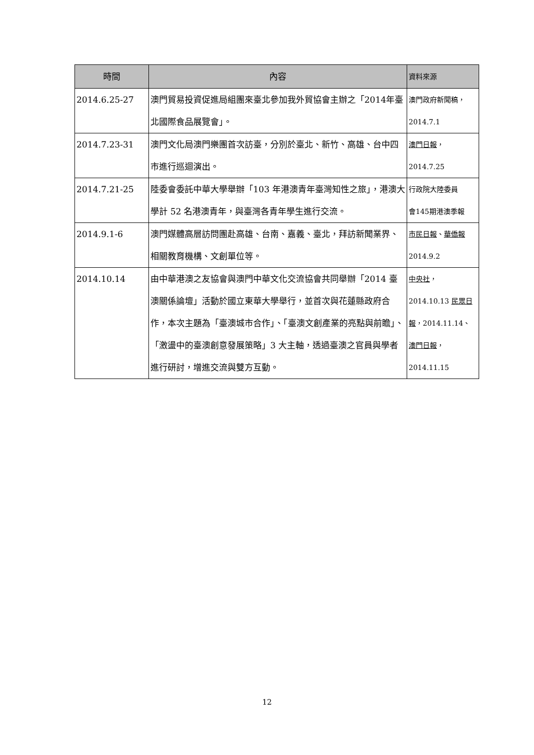| 時間 | 內容 | 資料來源 |
| --- | --- | --- |
| 2014.6.25-27 | 澳門貿易投資促進局組團來臺北參加我外貿協會主辦之「2014年臺北國際食品展覽會」。 | 澳門政府新聞稿， 2014.7.1 |
| 2014.7.23-31 | 澳門文化局澳門樂團首次訪臺，分別於臺北、新竹、高雄、台中四市進行巡迴演出。 | 澳門日報 ， 2014.7.25 |
| 2014.7.21-25 | 陸委會委託中華大學舉辦「103 年港澳青年臺灣知性之旅」，港澳大學計 52 名港澳青年，與臺灣各青年學生進行交流。 | 行政院大陸委員 會145期港澳季報 |
| 2014.9.1-6 | 澳門媒體高層訪問團赴高雄、台南、嘉義、臺北，拜訪新聞業界、相關教育機構、文創單位等。 | 市民日報 、 華僑報 2014.9.2 |
| 2014.10.14 | 由中華港澳之友協會與澳門中華文化交流協會共同舉辦「2014 臺澳關係論壇」活動於國立東華大學舉行，並首次與花蓮縣政府合作，本次主題為「臺澳城市合作」、「臺澳文創產業的亮點與前瞻」、「激盪中的臺澳創意發展策略」3 大主軸，透過臺澳之官員與學者進行研討，增進交流與雙方互動。 | 中央社 ， 2014.10.13 民眾日報 ，2014.11.14、 澳門日報 ， 2014.11.15 |
12